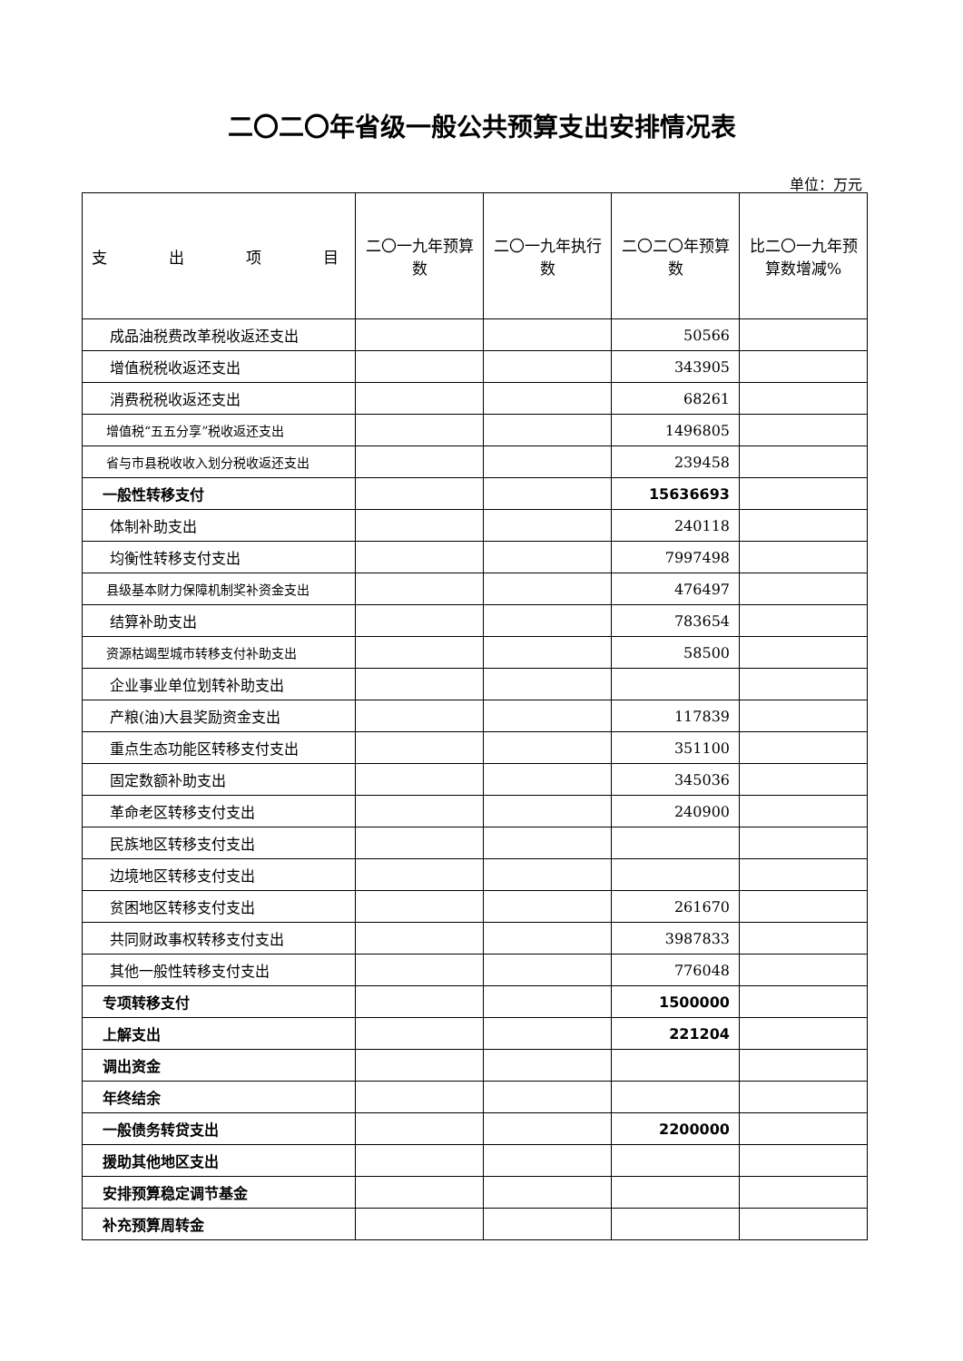二〇二〇年省级一般公共预算支出安排情况表
单位：万元
| 支 出 项 目 | 二〇一九年预算数 | 二〇一九年执行数 | 二〇二〇年预算数 | 比二〇一九年预算数增减% |
| --- | --- | --- | --- | --- |
| 成品油税费改革税收返还支出 | | | 50566 | |
| 增值税税收返还支出 | | | 343905 | |
| 消费税税收返还支出 | | | 68261 | |
| 增值税“五五分享”税收返还支出 | | | 1496805 | |
| 省与市县税收收入划分税收返还支出 | | | 239458 | |
| 一般性转移支付 | | | 15636693 | |
| 体制补助支出 | | | 240118 | |
| 均衡性转移支付支出 | | | 7997498 | |
| 县级基本财力保障机制奖补资金支出 | | | 476497 | |
| 结算补助支出 | | | 783654 | |
| 资源枯竭型城市转移支付补助支出 | | | 58500 | |
| 企业事业单位划转补助支出 | | | | |
| 产粮(油)大县奖励资金支出 | | | 117839 | |
| 重点生态功能区转移支付支出 | | | 351100 | |
| 固定数额补助支出 | | | 345036 | |
| 革命老区转移支付支出 | | | 240900 | |
| 民族地区转移支付支出 | | | | |
| 边境地区转移支付支出 | | | | |
| 贫困地区转移支付支出 | | | 261670 | |
| 共同财政事权转移支付支出 | | | 3987833 | |
| 其他一般性转移支付支出 | | | 776048 | |
| 专项转移支付 | | | 1500000 | |
| 上解支出 | | | 221204 | |
| 调出资金 | | | | |
| 年终结余 | | | | |
| 一般债务转贷支出 | | | 2200000 | |
| 援助其他地区支出 | | | | |
| 安排预算稳定调节基金 | | | | |
| 补充预算周转金 | | | | |